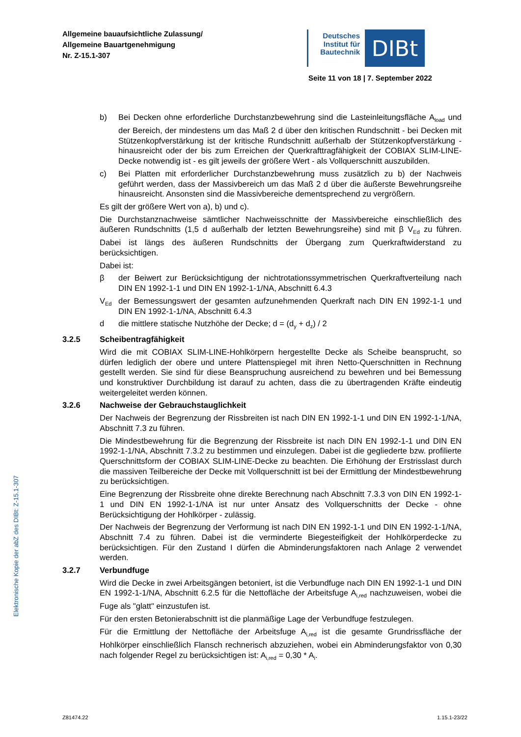Allgemeine bauaufsichtliche Zulassung/
Allgemeine Bauartgenehmigung
Nr. Z-15.1-307
Deutsches Institut für Bautechnik
DIBt
Seite 11 von 18 | 7. September 2022
b) Bei Decken ohne erforderliche Durchstanzbewehrung sind die Lasteinleitungsfläche A<sub>load</sub> und der Bereich, der mindestens um das Maß 2 d über den kritischen Rundschnitt - bei Decken mit Stützenkopfverstärkung ist der kritische Rundschnitt außerhalb der Stützenkopfverstärkung - hinausreicht oder der bis zum Erreichen der Querkraft­tragfähigkeit der COBIAX SLIM-LINE-Decke notwendig ist - es gilt jeweils der größere Wert - als Vollquerschnitt auszubilden.
c) Bei Platten mit erforderlicher Durchstanzbewehrung muss zusätzlich zu b) der Nachweis geführt werden, dass der Massivbereich um das Maß 2 d über die äußerste Bewehrungsreihe hinausreicht. Ansonsten sind die Massivbereiche dementsprechend zu vergrößern.
Es gilt der größere Wert von a), b) und c).
Die Durchstanznachweise sämtlicher Nachweisschnitte der Massivbereiche einschließlich des äußeren Rundschnitts (1,5 d außerhalb der letzten Bewehrungsreihe) sind mit β V<sub>Ed</sub> zu führen. Dabei ist längs des äußeren Rundschnitts der Übergang zum Querkraftwiderstand zu berücksichtigen.
Dabei ist:
β der Beiwert zur Berücksichtigung der nichtrotationssymmetrischen Querkraftverteilung nach DIN EN 1992-1-1 und DIN EN 1992-1-1/NA, Abschnitt 6.4.3
V<sub>Ed</sub> der Bemessungswert der gesamten aufzunehmenden Querkraft nach DIN EN 1992-1-1 und DIN EN 1992-1-1/NA, Abschnitt 6.4.3
d die mittlere statische Nutzhöhe der Decke; d = (d<sub>y</sub> + d<sub>z</sub>) / 2
3.2.5 Scheibentragfähigkeit
Wird die mit COBIAX SLIM-LINE-Hohlkörpern hergestellte Decke als Scheibe beansprucht, so dürfen lediglich der obere und untere Plattenspiegel mit ihren Netto-Querschnitten in Rechnung gestellt werden. Sie sind für diese Beanspruchung ausreichend zu bewehren und bei Bemessung und konstruktiver Durchbildung ist darauf zu achten, dass die zu übertragenden Kräfte eindeutig weitergeleitet werden können.
3.2.6 Nachweise der Gebrauchstauglichkeit
Der Nachweis der Begrenzung der Rissbreiten ist nach DIN EN 1992-1-1 und DIN EN 1992-1-1/NA, Abschnitt 7.3 zu führen.
Die Mindestbewehrung für die Begrenzung der Rissbreite ist nach DIN EN 1992-1-1 und DIN EN 1992-1-1/NA, Abschnitt 7.3.2 zu bestimmen und einzulegen. Dabei ist die gegliederte bzw. profilierte Querschnittsform der COBIAX SLIM-LINE-Decke zu beachten. Die Erhöhung der Erstrisslast durch die massiven Teilbereiche der Decke mit Vollquerschnitt ist bei der Ermittlung der Mindestbewehrung zu berücksichtigen.
Eine Begrenzung der Rissbreite ohne direkte Berechnung nach Abschnitt 7.3.3 von DIN EN 1992-1-1 und DIN EN 1992-1-1/NA ist nur unter Ansatz des Vollquerschnitts der Decke - ohne Berücksichtigung der Hohlkörper - zulässig.
Der Nachweis der Begrenzung der Verformung ist nach DIN EN 1992-1-1 und DIN EN 1992-1-1/NA, Abschnitt 7.4 zu führen. Dabei ist die verminderte Biegesteifigkeit der Hohlkörperdecke zu berücksichtigen. Für den Zustand I dürfen die Abminderungsfaktoren nach Anlage 2 verwendet werden.
3.2.7 Verbundfuge
Wird die Decke in zwei Arbeitsgängen betoniert, ist die Verbundfuge nach DIN EN 1992-1-1 und DIN EN 1992-1-1/NA, Abschnitt 6.2.5 für die Nettofläche der Arbeitsfuge A<sub>i,red</sub> nachzuweisen, wobei die Fuge als "glatt" einzustufen ist.
Für den ersten Betonierabschnitt ist die planmäßige Lage der Verbundfuge festzulegen.
Für die Ermittlung der Nettofläche der Arbeitsfuge A<sub>i,red</sub> ist die gesamte Grundrissfläche der Hohlkörper einschließlich Flansch rechnerisch abzuziehen, wobei ein Abminderungsfaktor von 0,30 nach folgender Regel zu berücksichtigen ist: A<sub>i,red</sub> = 0,30 * A<sub>i</sub>.
Elektronische Kopie der abZ des DIBt: Z-15.1-307
Z81474.22 1.15.1-23/22